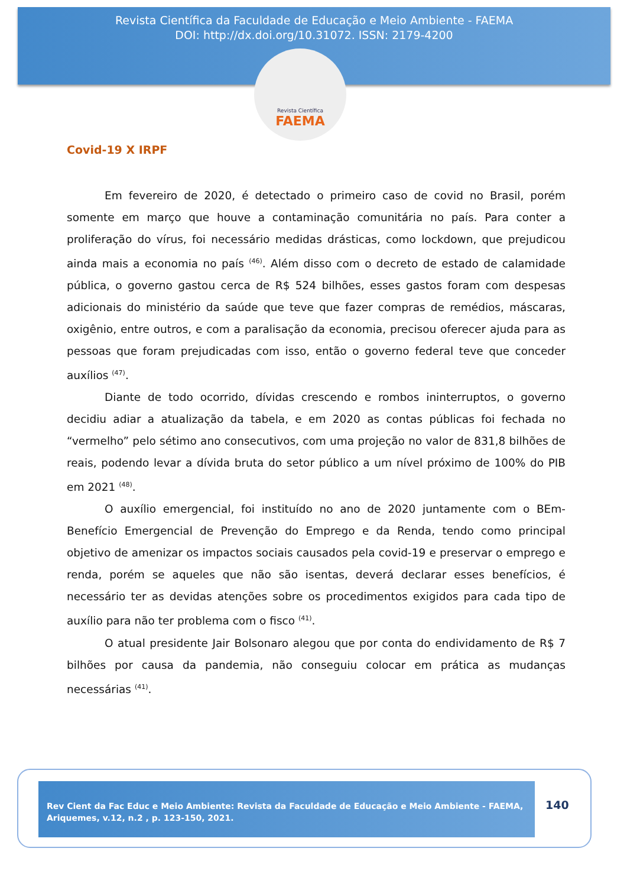Revista Científica da Faculdade de Educação e Meio Ambiente - FAEMA
DOI: http://dx.doi.org/10.31072. ISSN: 2179-4200
Revista Científica
FAEMA
Covid-19 X IRPF
Em fevereiro de 2020, é detectado o primeiro caso de covid no Brasil, porém somente em março que houve a contaminação comunitária no país. Para conter a proliferação do vírus, foi necessário medidas drásticas, como lockdown, que prejudicou ainda mais a economia no país <sup>(46)</sup>. Além disso com o decreto de estado de calamidade pública, o governo gastou cerca de R$ 524 bilhões, esses gastos foram com despesas adicionais do ministério da saúde que teve que fazer compras de remédios, máscaras, oxigênio, entre outros, e com a paralisação da economia, precisou oferecer ajuda para as pessoas que foram prejudicadas com isso, então o governo federal teve que conceder auxílios <sup>(47)</sup>.
Diante de todo ocorrido, dívidas crescendo e rombos ininterruptos, o governo decidiu adiar a atualização da tabela, e em 2020 as contas públicas foi fechada no “vermelho” pelo sétimo ano consecutivos, com uma projeção no valor de 831,8 bilhões de reais, podendo levar a dívida bruta do setor público a um nível próximo de 100% do PIB em 2021 <sup>(48)</sup>.
O auxílio emergencial, foi instituído no ano de 2020 juntamente com o BEm-Benefício Emergencial de Prevenção do Emprego e da Renda, tendo como principal objetivo de amenizar os impactos sociais causados pela covid-19 e preservar o emprego e renda, porém se aqueles que não são isentas, deverá declarar esses benefícios, é necessário ter as devidas atenções sobre os procedimentos exigidos para cada tipo de auxílio para não ter problema com o fisco <sup>(41)</sup>.
O atual presidente Jair Bolsonaro alegou que por conta do endividamento de R$ 7 bilhões por causa da pandemia, não conseguiu colocar em prática as mudanças necessárias <sup>(41)</sup>.
Rev Cient da Fac Educ e Meio Ambiente: Revista da Faculdade de Educação e Meio Ambiente - FAEMA, Ariquemes, v.12, n.2 , p. 123-150, 2021.
140